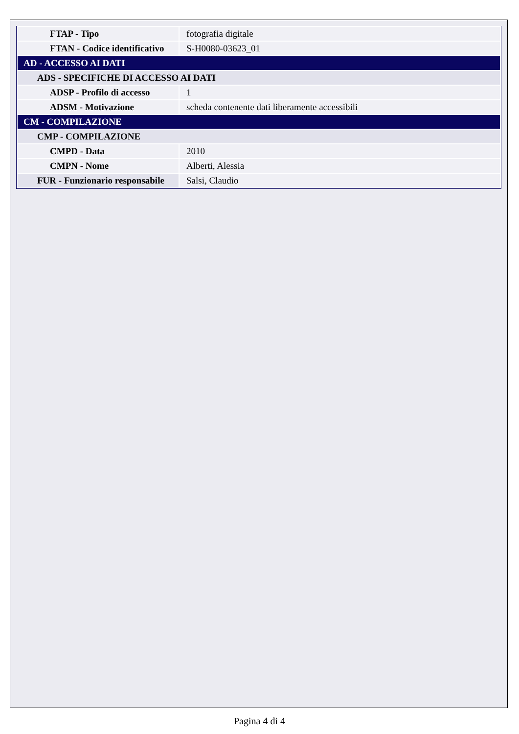| FTAP - Tipo | fotografia digitale |
| FTAN - Codice identificativo | S-H0080-03623_01 |
| AD - ACCESSO AI DATI | |
| ADS - SPECIFICHE DI ACCESSO AI DATI | |
| ADSP - Profilo di accesso | 1 |
| ADSM - Motivazione | scheda contenente dati liberamente accessibili |
| CM - COMPILAZIONE | |
| CMP - COMPILAZIONE | |
| CMPD - Data | 2010 |
| CMPN - Nome | Alberti, Alessia |
| FUR - Funzionario responsabile | Salsi, Claudio |
Pagina 4 di 4